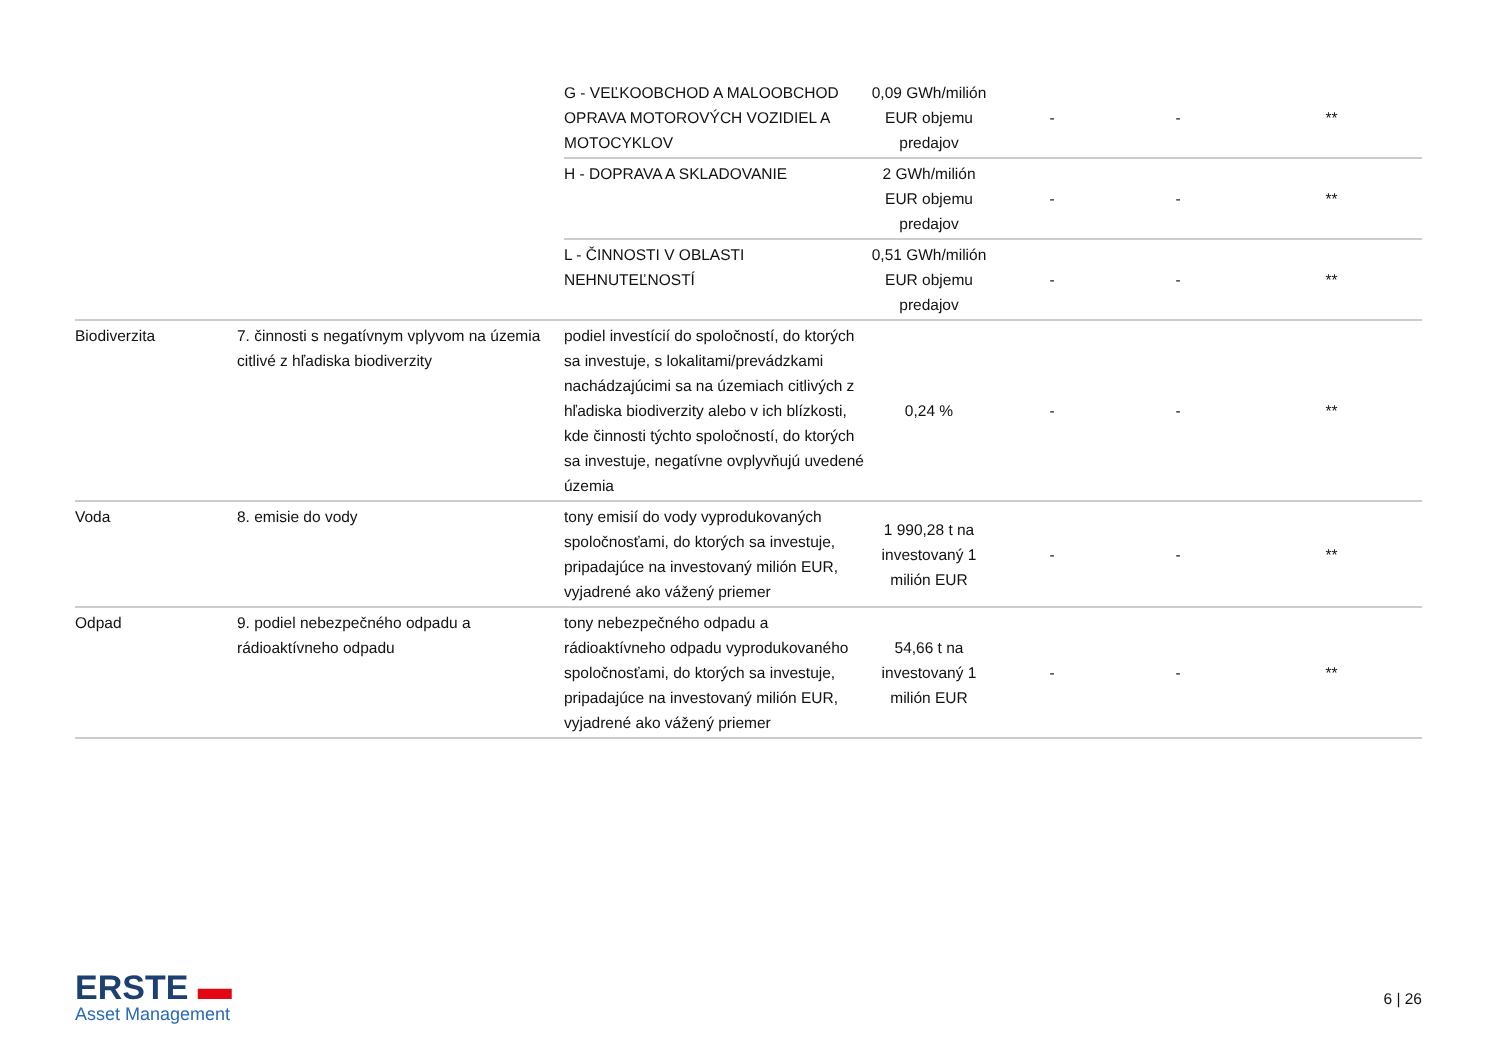| | | G - VEĽKOOBCHOD A MALOOBCHOD OPRAVA MOTOROVÝCH VOZIDIEL A MOTOCYKLOV | 0,09 GWh/milión EUR objemu predajov | - | - | ** |
| | | H - DOPRAVA A SKLADOVANIE | 2 GWh/milión EUR objemu predajov | - | - | ** |
| | | L - ČINNOSTI V OBLASTI NEHNUTEĽNOSTÍ | 0,51 GWh/milión EUR objemu predajov | - | - | ** |
| Biodiverzita | 7. činnosti s negatívnym vplyvom na územia citlivé z hľadiska biodiverzity | podiel investícií do spoločností, do ktorých sa investuje, s lokalitami/prevádzkami nachádzajúcimi sa na územiach citlivých z hľadiska biodiverzity alebo v ich blízkosti, kde činnosti týchto spoločností, do ktorých sa investuje, negatívne ovplyvňujú uvedené územia | 0,24 % | - | - | ** |
| Voda | 8. emisie do vody | tony emisií do vody vyprodukovaných spoločnosťami, do ktorých sa investuje, pripadajúce na investovaný milión EUR, vyjadrené ako vážený priemer | 1 990,28 t na investovaný 1 milión EUR | - | - | ** |
| Odpad | 9. podiel nebezpečného odpadu a rádioaktívneho odpadu | tony nebezpečného odpadu a rádioaktívneho odpadu vyprodukovaného spoločnosťami, do ktorých sa investuje, pripadajúce na investovaný milión EUR, vyjadrené ako vážený priemer | 54,66 t na investovaný 1 milión EUR | - | - | ** |
ERSTE ▬
Asset Management
6 | 26